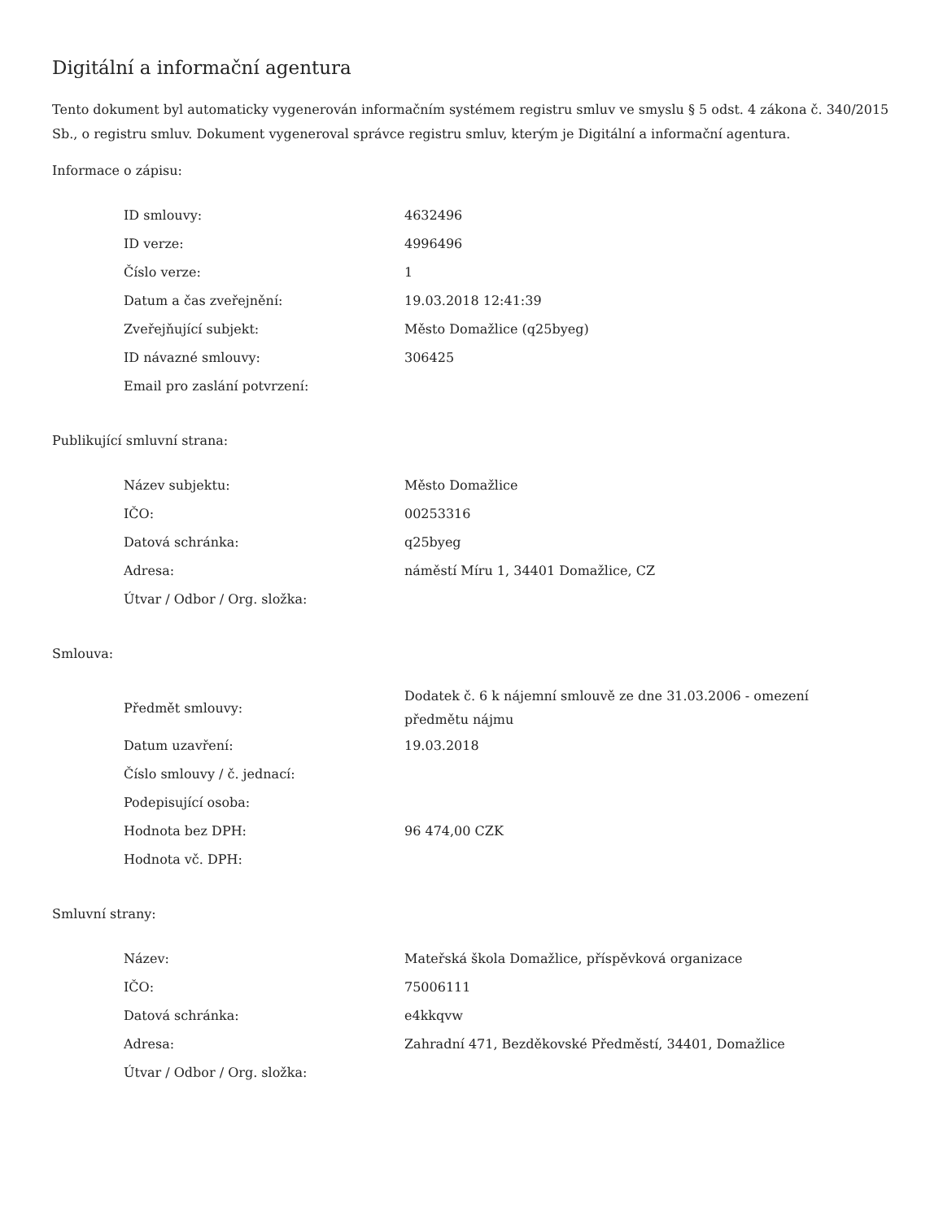Digitální a informační agentura
Tento dokument byl automaticky vygenerován informačním systémem registru smluv ve smyslu § 5 odst. 4 zákona č. 340/2015 Sb., o registru smluv. Dokument vygeneroval správce registru smluv, kterým je Digitální a informační agentura.
Informace o zápisu:
| ID smlouvy: | 4632496 |
| ID verze: | 4996496 |
| Číslo verze: | 1 |
| Datum a čas zveřejnění: | 19.03.2018 12:41:39 |
| Zveřejňující subjekt: | Město Domažlice (q25byeg) |
| ID návazné smlouvy: | 306425 |
| Email pro zaslání potvrzení: | |
Publikující smluvní strana:
| Název subjektu: | Město Domažlice |
| IČO: | 00253316 |
| Datová schránka: | q25byeg |
| Adresa: | náměstí Míru 1, 34401 Domažlice, CZ |
| Útvar / Odbor / Org. složka: | |
Smlouva:
| Předmět smlouvy: | Dodatek č. 6 k nájemní smlouvě ze dne 31.03.2006 - omezení předmětu nájmu |
| Datum uzavření: | 19.03.2018 |
| Číslo smlouvy / č. jednací: | |
| Podepisující osoba: | |
| Hodnota bez DPH: | 96 474,00 CZK |
| Hodnota vč. DPH: | |
Smluvní strany:
| Název: | Mateřská škola Domažlice, příspěvková organizace |
| IČO: | 75006111 |
| Datová schránka: | e4kkqvw |
| Adresa: | Zahradní 471, Bezděkovské Předměstí, 34401, Domažlice |
| Útvar / Odbor / Org. složka: | |